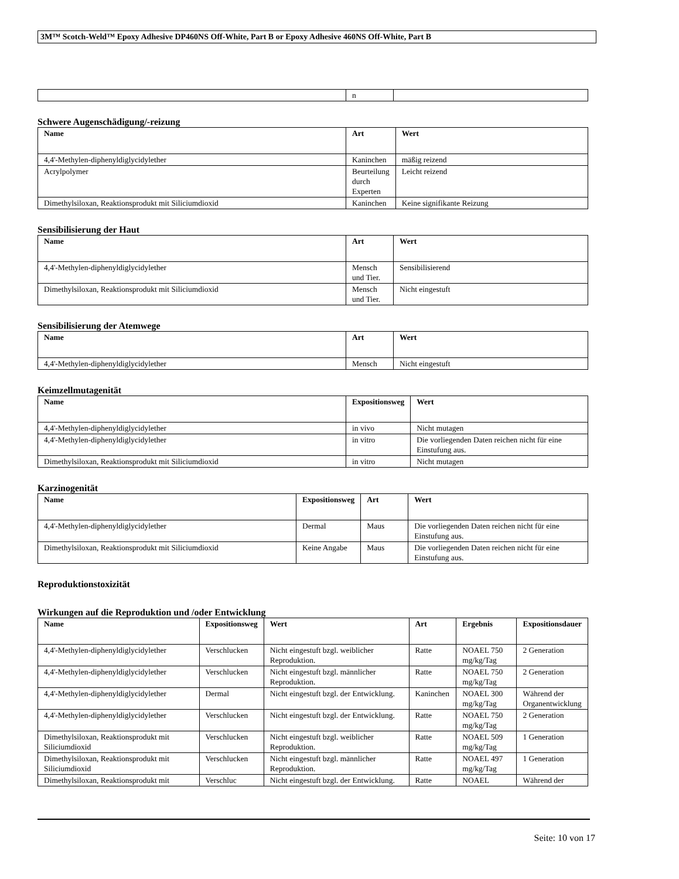3M™ Scotch-Weld™ Epoxy Adhesive DP460NS Off-White, Part B or Epoxy Adhesive 460NS Off-White, Part B
| | n | |
Schwere Augenschädigung/-reizung
| Name | Art | Wert |
| --- | --- | --- |
| 4,4'-Methylen-diphenyldiglycidylether | Kaninchen | mäßig reizend |
| Acrylpolymer | Beurteilung durch Experten | Leicht reizend |
| Dimethylsiloxan, Reaktionsprodukt mit Siliciumdioxid | Kaninchen | Keine signifikante Reizung |
Sensibilisierung der Haut
| Name | Art | Wert |
| --- | --- | --- |
| 4,4'-Methylen-diphenyldiglycidylether | Mensch und Tier. | Sensibilisierend |
| Dimethylsiloxan, Reaktionsprodukt mit Siliciumdioxid | Mensch und Tier. | Nicht eingestuft |
Sensibilisierung der Atemwege
| Name | Art | Wert |
| --- | --- | --- |
| 4,4'-Methylen-diphenyldiglycidylether | Mensch | Nicht eingestuft |
Keimzellmutagenität
| Name | Expositionsweg | Wert |
| --- | --- | --- |
| 4,4'-Methylen-diphenyldiglycidylether | in vivo | Nicht mutagen |
| 4,4'-Methylen-diphenyldiglycidylether | in vitro | Die vorliegenden Daten reichen nicht für eine Einstufung aus. |
| Dimethylsiloxan, Reaktionsprodukt mit Siliciumdioxid | in vitro | Nicht mutagen |
Karzinogenität
| Name | Expositionsweg | Art | Wert |
| --- | --- | --- | --- |
| 4,4'-Methylen-diphenyldiglycidylether | Dermal | Maus | Die vorliegenden Daten reichen nicht für eine Einstufung aus. |
| Dimethylsiloxan, Reaktionsprodukt mit Siliciumdioxid | Keine Angabe | Maus | Die vorliegenden Daten reichen nicht für eine Einstufung aus. |
Reproduktionstoxizität
Wirkungen auf die Reproduktion und /oder Entwicklung
| Name | Expositionsweg | Wert | Art | Ergebnis | Expositionsdauer |
| --- | --- | --- | --- | --- | --- |
| 4,4'-Methylen-diphenyldiglycidylether | Verschlucken | Nicht eingestuft bzgl. weiblicher Reproduktion. | Ratte | NOAEL 750 mg/kg/Tag | 2 Generation |
| 4,4'-Methylen-diphenyldiglycidylether | Verschlucken | Nicht eingestuft bzgl. männlicher Reproduktion. | Ratte | NOAEL 750 mg/kg/Tag | 2 Generation |
| 4,4'-Methylen-diphenyldiglycidylether | Dermal | Nicht eingestuft bzgl. der Entwicklung. | Kaninchen | NOAEL 300 mg/kg/Tag | Während der Organentwicklung |
| 4,4'-Methylen-diphenyldiglycidylether | Verschlucken | Nicht eingestuft bzgl. der Entwicklung. | Ratte | NOAEL 750 mg/kg/Tag | 2 Generation |
| Dimethylsiloxan, Reaktionsprodukt mit Siliciumdioxid | Verschlucken | Nicht eingestuft bzgl. weiblicher Reproduktion. | Ratte | NOAEL 509 mg/kg/Tag | 1 Generation |
| Dimethylsiloxan, Reaktionsprodukt mit Siliciumdioxid | Verschlucken | Nicht eingestuft bzgl. männlicher Reproduktion. | Ratte | NOAEL 497 mg/kg/Tag | 1 Generation |
| Dimethylsiloxan, Reaktionsprodukt mit | Verschluc | Nicht eingestuft bzgl. der Entwicklung. | Ratte | NOAEL | Während der |
Seite: 10 von 17